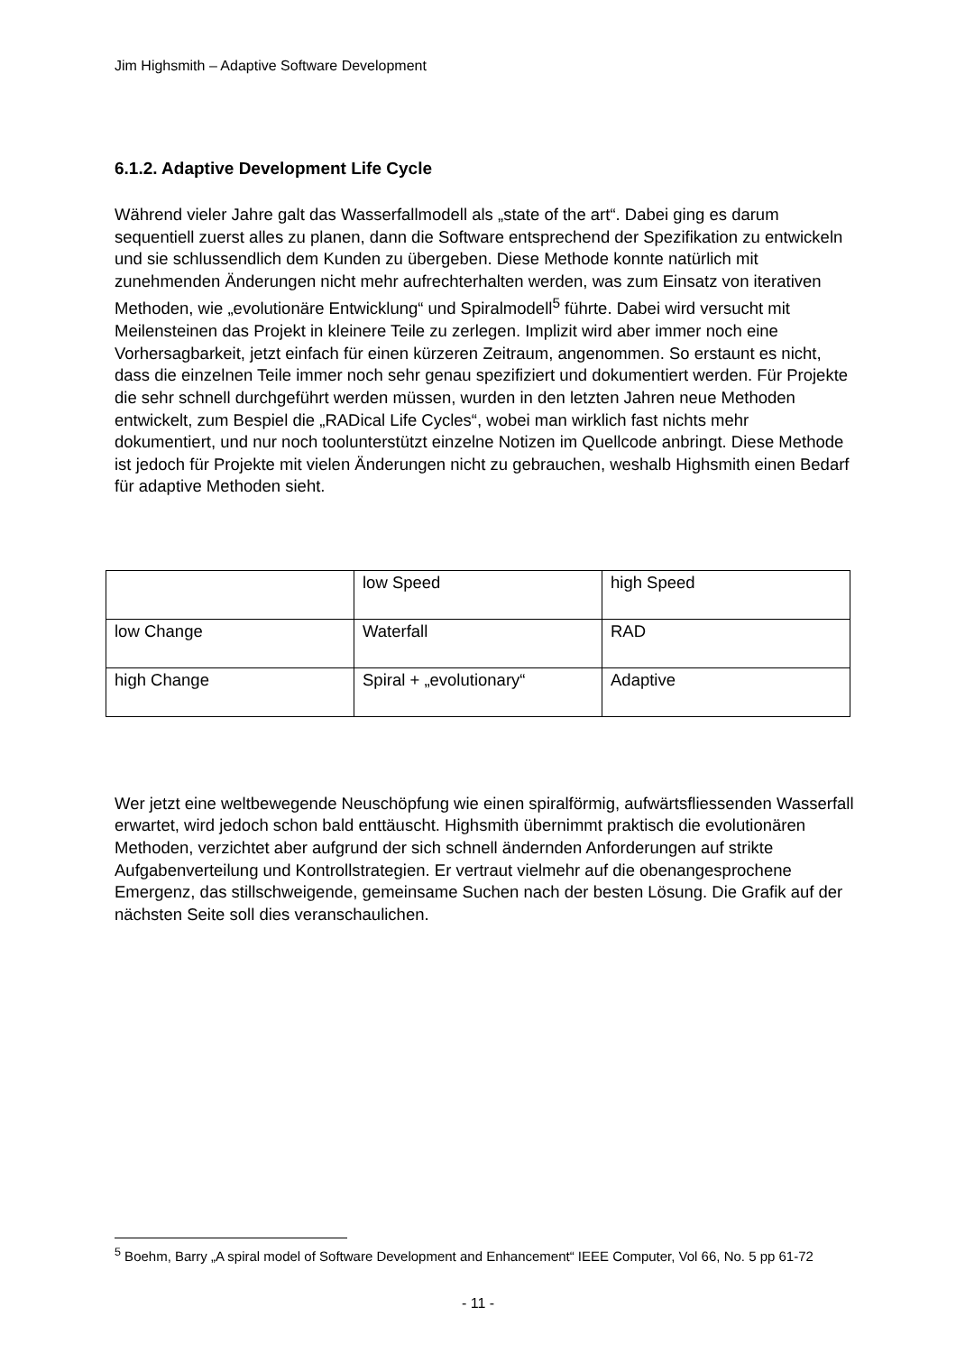Jim Highsmith – Adaptive Software Development
6.1.2. Adaptive Development Life Cycle
Während vieler Jahre galt das Wasserfallmodell als „state of the art“. Dabei ging es darum sequentiell zuerst alles zu planen, dann die Software entsprechend der Spezifikation zu entwickeln und sie schlussendlich dem Kunden zu übergeben. Diese Methode konnte natürlich mit zunehmenden Änderungen nicht mehr aufrechterhalten werden, was zum Einsatz von iterativen Methoden, wie „evolutionäre Entwicklung“ und Spiralmodell<sup>5</sup> führte. Dabei wird versucht mit Meilensteinen das Projekt in kleinere Teile zu zerlegen. Implizit wird aber immer noch eine Vorhersagbarkeit, jetzt einfach für einen kürzeren Zeitraum, angenommen. So erstaunt es nicht, dass die einzelnen Teile immer noch sehr genau spezifiziert und dokumentiert werden. Für Projekte die sehr schnell durchgeführt werden müssen, wurden in den letzten Jahren neue Methoden entwickelt, zum Bespiel die „RADical Life Cycles“, wobei man wirklich fast nichts mehr dokumentiert, und nur noch toolunterstützt einzelne Notizen im Quellcode anbringt. Diese Methode ist jedoch für Projekte mit vielen Änderungen nicht zu gebrauchen, weshalb Highsmith einen Bedarf für adaptive Methoden sieht.
| | low Speed | high Speed |
| low Change | Waterfall | RAD |
| high Change | Spiral + „evolutionary“ | Adaptive |
Wer jetzt eine weltbewegende Neuschöpfung wie einen spiralförmig, aufwärtsfliessenden Wasserfall erwartet, wird jedoch schon bald enttäuscht. Highsmith übernimmt praktisch die evolutionären Methoden, verzichtet aber aufgrund der sich schnell ändernden Anforderungen auf strikte Aufgabenverteilung und Kontrollstrategien. Er vertraut vielmehr auf die obenangesprochene Emergenz, das stillschweigende, gemeinsame Suchen nach der besten Lösung. Die Grafik auf der nächsten Seite soll dies veranschaulichen.
<sup>5</sup> Boehm, Barry „A spiral model of Software Development and Enhancement“ IEEE Computer, Vol 66, No. 5 pp 61-72
- 11 -